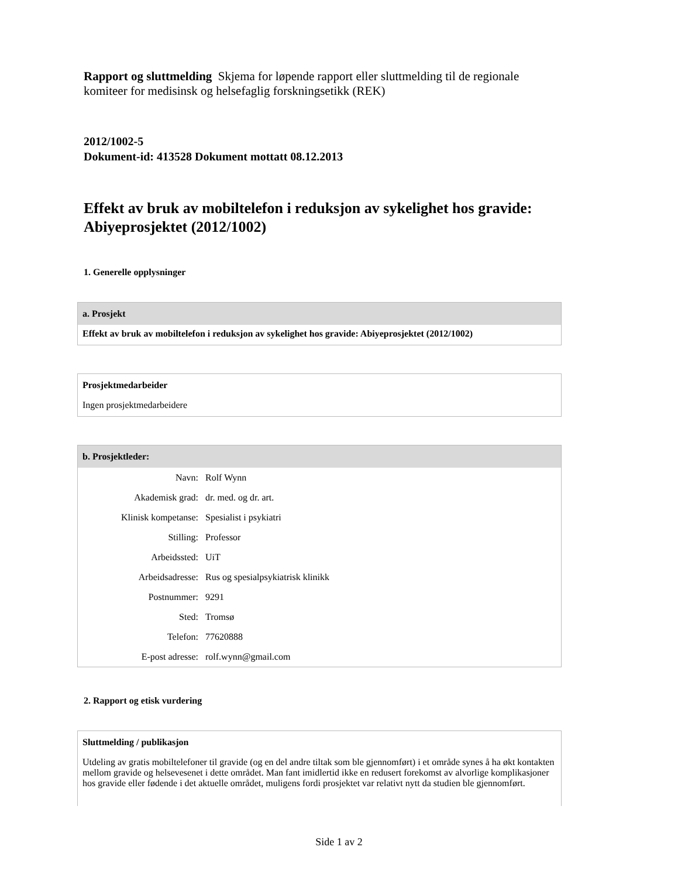Rapport og sluttmelding Skjema for løpende rapport eller sluttmelding til de regionale komiteer for medisinsk og helsefaglig forskningsetikk (REK)
2012/1002-5
Dokument-id: 413528 Dokument mottatt 08.12.2013
Effekt av bruk av mobiltelefon i reduksjon av sykelighet hos gravide: Abiyeprosjektet (2012/1002)
1. Generelle opplysninger
a. Prosjekt
Effekt av bruk av mobiltelefon i reduksjon av sykelighet hos gravide: Abiyeprosjektet (2012/1002)
Prosjektmedarbeider
Ingen prosjektmedarbeidere
b. Prosjektleder:
| Navn: | Rolf Wynn |
| Akademisk grad: | dr. med. og dr. art. |
| Klinisk kompetanse: | Spesialist i psykiatri |
| Stilling: | Professor |
| Arbeidssted: | UiT |
| Arbeidsadresse: | Rus og spesialpsykiatrisk klinikk |
| Postnummer: | 9291 |
| Sted: | Tromsø |
| Telefon: | 77620888 |
| E-post adresse: | rolf.wynn@gmail.com |
2. Rapport og etisk vurdering
Sluttmelding / publikasjon
Utdeling av gratis mobiltelefoner til gravide (og en del andre tiltak som ble gjennomført) i et område synes å ha økt kontakten mellom gravide og helsevesenet i dette området. Man fant imidlertid ikke en redusert forekomst av alvorlige komplikasjoner hos gravide eller fødende i det aktuelle området, muligens fordi prosjektet var relativt nytt da studien ble gjennomført.
Side 1 av 2